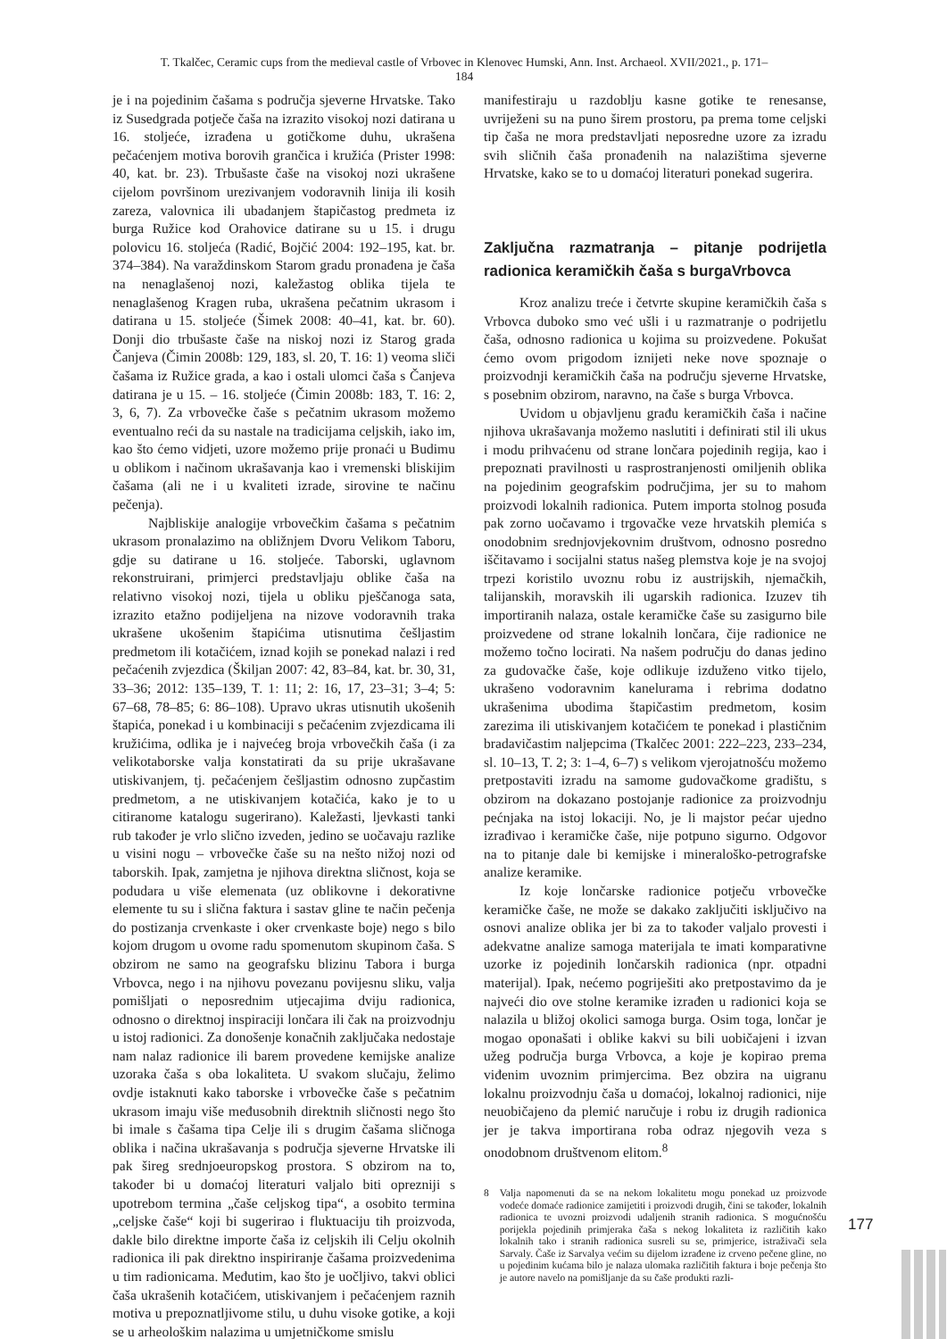T. Tkalčec, Ceramic cups from the medieval castle of Vrbovec in Klenovec Humski, Ann. Inst. Archaeol. XVII/2021., p. 171–184
je i na pojedinim čašama s područja sjeverne Hrvatske. Tako iz Susedgrada potječe čaša na izrazito visokoj nozi datirana u 16. stoljeće, izrađena u gotičkome duhu, ukrašena pečaćenjem motiva borovih grančica i kružića (Prister 1998: 40, kat. br. 23). Trbušaste čaše na visokoj nozi ukrašene cijelom površinom urezivanjem vodoravnih linija ili kosih zareza, valovnica ili ubadanjem štapičastog predmeta iz burga Ružice kod Orahovice datirane su u 15. i drugu polovicu 16. stoljeća (Radić, Bojčić 2004: 192–195, kat. br. 374–384). Na varaždinskom Starom gradu pronađena je čaša na nenaglašenoj nozi, kaležastog oblika tijela te nenaglašenog Kragen ruba, ukrašena pečatnim ukrasom i datirana u 15. stoljeće (Šimek 2008: 40–41, kat. br. 60). Donji dio trbušaste čaše na niskoj nozi iz Starog grada Čanjeva (Čimin 2008b: 129, 183, sl. 20, T. 16: 1) veoma sliči čašama iz Ružice grada, a kao i ostali ulomci čaša s Čanjeva datirana je u 15. – 16. stoljeće (Čimin 2008b: 183, T. 16: 2, 3, 6, 7). Za vrbovečke čaše s pečatnim ukrasom možemo eventualno reći da su nastale na tradicijama celjskih, iako im, kao što ćemo vidjeti, uzore možemo prije pronaći u Budimu u oblikom i načinom ukrašavanja kao i vremenski bliskijim čašama (ali ne i u kvaliteti izrade, sirovine te načinu pečenja).
Najbliskije analogije vrbovečkim čašama s pečatnim ukrasom pronalazimo na obližnjem Dvoru Velikom Taboru, gdje su datirane u 16. stoljeće. Taborski, uglavnom rekonstruirani, primjerci predstavljaju oblike čaša na relativno visokoj nozi, tijela u obliku pješčanoga sata, izrazito etažno podijeljena na nizove vodoravnih traka ukrašene ukošenim štapićima utisnutima češljastim predmetom ili kotačićem, iznad kojih se ponekad nalazi i red pečaćenih zvjezdica (Škiljan 2007: 42, 83–84, kat. br. 30, 31, 33–36; 2012: 135–139, T. 1: 11; 2: 16, 17, 23–31; 3–4; 5: 67–68, 78–85; 6: 86–108). Upravo ukras utisnutih ukošenih štapića, ponekad i u kombinaciji s pečaćenim zvjezdicama ili kružićima, odlika je i najvećeg broja vrbovečkih čaša (i za velikotaborske valja konstatirati da su prije ukrašavane utiskivanjem, tj. pečaćenjem češljastim odnosno zupčastim predmetom, a ne utiskivanjem kotačića, kako je to u citiranome katalogu sugerirano). Kaležasti, ljevkasti tanki rub također je vrlo slično izveden, jedino se uočavaju razlike u visini nogu – vrbovečke čaše su na nešto nižoj nozi od taborskih. Ipak, zamjetna je njihova direktna sličnost, koja se podudara u više elemenata (uz oblikovne i dekorativne elemente tu su i slična faktura i sastav gline te način pečenja do postizanja crvenkaste i oker crvenkaste boje) nego s bilo kojom drugom u ovome radu spomenutom skupinom čaša. S obzirom ne samo na geografsku blizinu Tabora i burga Vrbovca, nego i na njihovu povezanu povijesnu sliku, valja pomišljati o neposrednim utjecajima dviju radionica, odnosno o direktnoj inspiraciji lončara ili čak na proizvodnju u istoj radionici. Za donošenje konačnih zaključaka nedostaje nam nalaz radionice ili barem provedene kemijske analize uzoraka čaša s oba lokaliteta. U svakom slučaju, želimo ovdje istaknuti kako taborske i vrbovečke čaše s pečatnim ukrasom imaju više međusobnih direktnih sličnosti nego što bi imale s čašama tipa Celje ili s drugim čašama sličnoga oblika i načina ukrašavanja s područja sjeverne Hrvatske ili pak šireg srednjoeuropskog prostora. S obzirom na to, također bi u domaćoj literaturi valjalo biti oprezniji s upotrebom termina „čaše celjskog tipa“, a osobito termina „celjske čaše“ koji bi sugerirao i fluktuaciju tih proizvoda, dakle bilo direktne importe čaša iz celjskih ili Celju okolnih radionica ili pak direktno inspiriranje čašama proizvedenima u tim radionicama. Međutim, kao što je uočljivo, takvi oblici čaša ukrašenih kotačićem, utiskivanjem i pečaćenjem raznih motiva u prepoznatljivome stilu, u duhu visoke gotike, a koji se u arheološkim nalazima u umjetničkome smislu
manifestiraju u razdoblju kasne gotike te renesanse, uvriježeni su na puno širem prostoru, pa prema tome celjski tip čaša ne mora predstavljati neposredne uzore za izradu svih sličnih čaša pronađenih na nalazištima sjeverne Hrvatske, kako se to u domaćoj literaturi ponekad sugerira.
Zaključna razmatranja – pitanje podrijetla radionica keramičkih čaša s burgaVrbovca
Kroz analizu treće i četvrte skupine keramičkih čaša s Vrbovca duboko smo već ušli i u razmatranje o podrijetlu čaša, odnosno radionica u kojima su proizvedene. Pokušat ćemo ovom prigodom iznijeti neke nove spoznaje o proizvodnji keramičkih čaša na području sjeverne Hrvatske, s posebnim obzirom, naravno, na čaše s burga Vrbovca.
Uvidom u objavljenu građu keramičkih čaša i načine njihova ukrašavanja možemo naslutiti i definirati stil ili ukus i modu prihvaćenu od strane lončara pojedinih regija, kao i prepoznati pravilnosti u rasprostranjenosti omiljenih oblika na pojedinim geografskim područjima, jer su to mahom proizvodi lokalnih radionica. Putem importa stolnog posuđa pak zorno uočavamo i trgovačke veze hrvatskih plemića s onodobnim srednjovjekovnim društvom, odnosno posredno iščitavamo i socijalni status našeg plemstva koje je na svojoj trpezi koristilo uvoznu robu iz austrijskih, njemačkih, talijanskih, moravskih ili ugarskih radionica. Izuzev tih importiranih nalaza, ostale keramičke čaše su zasigurno bile proizvedene od strane lokalnih lončara, čije radionice ne možemo točno locirati. Na našem području do danas jedino za gudovačke čaše, koje odlikuje izduženo vitko tijelo, ukrašeno vodoravnim kanelurama i rebrima dodatno ukrašenima ubodima štapičastim predmetom, kosim zarezima ili utiskivanjem kotačićem te ponekad i plastičnim bradavičastim naljepcima (Tkalčec 2001: 222–223, 233–234, sl. 10–13, T. 2; 3: 1–4, 6–7) s velikom vjerojatnošću možemo pretpostaviti izradu na samome gudovačkome gradištu, s obzirom na dokazano postojanje radionice za proizvodnju pećnjaka na istoj lokaciji. No, je li majstor pećar ujedno izrađivao i keramičke čaše, nije potpuno sigurno. Odgovor na to pitanje dale bi kemijske i mineraloško-petrografske analize keramike.
Iz koje lončarske radionice potječu vrbovečke keramičke čaše, ne može se dakako zaključiti isključivo na osnovi analize oblika jer bi za to također valjalo provesti i adekvatne analize samoga materijala te imati komparativne uzorke iz pojedinih lončarskih radionica (npr. otpadni materijal). Ipak, nećemo pogriješiti ako pretpostavimo da je najveći dio ove stolne keramike izrađen u radionici koja se nalazila u bližoj okolici samoga burga. Osim toga, lončar je mogao oponašati i oblike kakvi su bili uobičajeni i izvan užeg područja burga Vrbovca, a koje je kopirao prema viđenim uvoznim primjercima. Bez obzira na uigranu lokalnu proizvodnju čaša u domaćoj, lokalnoj radionici, nije neuobičajeno da plemić naručuje i robu iz drugih radionica jer je takva importirana roba odraz njegovih veza s onodobnom društvenom elitom.<sup>8</sup>
8 Valja napomenuti da se na nekom lokalitetu mogu ponekad uz proizvode vodeće domaće radionice zamijetiti i proizvodi drugih, čini se također, lokalnih radionica te uvozni proizvodi udaljenih stranih radionica. S mogućnošću porijekla pojedinih primjeraka čaša s nekog lokaliteta iz različitih kako lokalnih tako i stranih radionica susreli su se, primjerice, istraživači sela Sarvaly. Čaše iz Sarvalya većim su dijelom izrađene iz crveno pečene gline, no u pojedinim kućama bilo je nalaza ulomaka različitih faktura i boje pečenja što je autore navelo na pomišljanje da su čaše produkti razli-
177